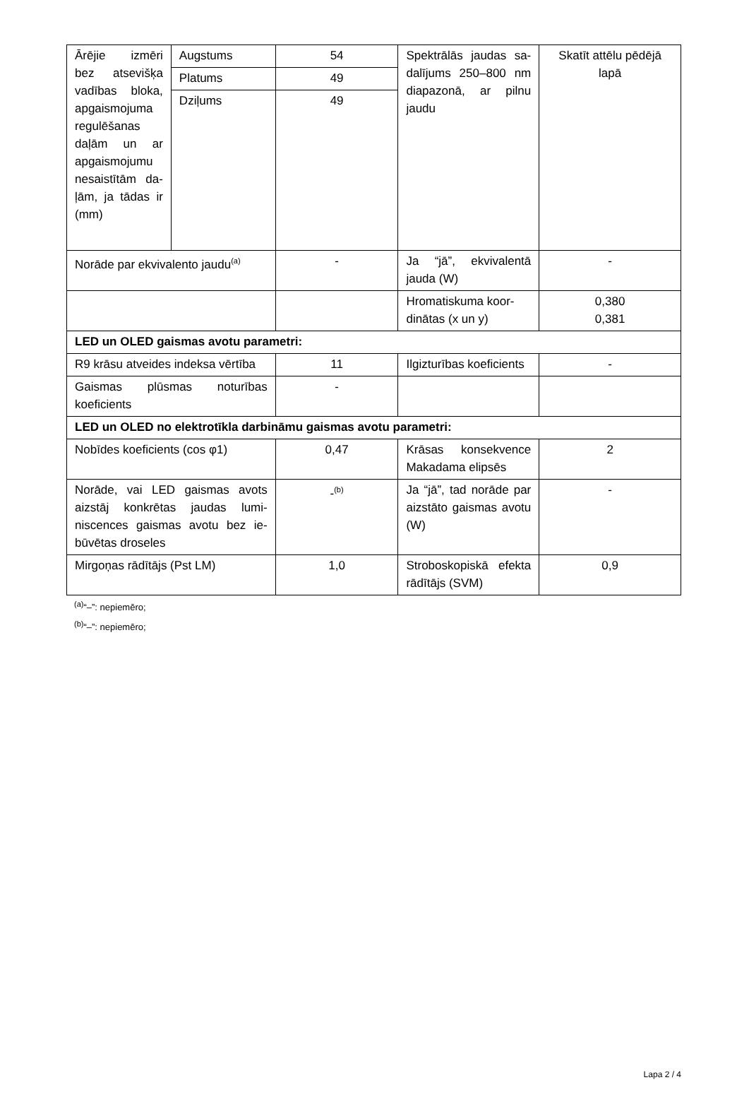| Ārējie izmē­ri bez atse­višķa vadības bloka, apgais­mojuma regu­lēšanas daļām un ar apgais­mojumu ne­saistītām da­ļām, ja tādas ir (mm) | Augstums | 54 | Spektrālās jaudas sa­dalījums 250–800 nm diapazonā, ar pil­nu jaudu | Skatīt attēlu pēdējā lapā |
| | Platums | 49 | | |
| | Dziļums | 49 | | |
| Norāde par ekvivalento jaudu<sup>(a)</sup> | | - | Ja “jā”, ekvivalentā jauda (W) | - |
| | | | Hromatiskuma koor­dinātas (x un y) | 0,380 0,381 |
| LED un OLED gaismas avotu parametri: | | | | |
| R9 krāsu atveides indeksa vērtī­ba | | 11 | Ilgizturības koefi­cients | - |
| Gaismas plūsmas noturības koeficients | | - | | |
| LED un OLED no elektrotīkla darbināmu gaismas avotu parametri: | | | | |
| Nobīdes koeficients (cos φ1) | | 0,47 | Krāsas konsekvence Makadama elipsēs | 2 |
| Norāde, vai LED gaismas avots aizstāj konkrētas jaudas lumi­niscences gaismas avotu bez ie­būvētas droseles | | -<sup>(b)</sup> | Ja “jā”, tad norāde par aizstāto gaismas avotu (W) | - |
| Mirgoņas rādītājs (Pst LM) | | 1,0 | Stroboskopiskā efekta rādītājs (SVM) | 0,9 |
<sup>(a)</sup> “–”: nepiemēro;
<sup>(b)</sup> “–”: nepiemēro;
Lapa 2 / 4